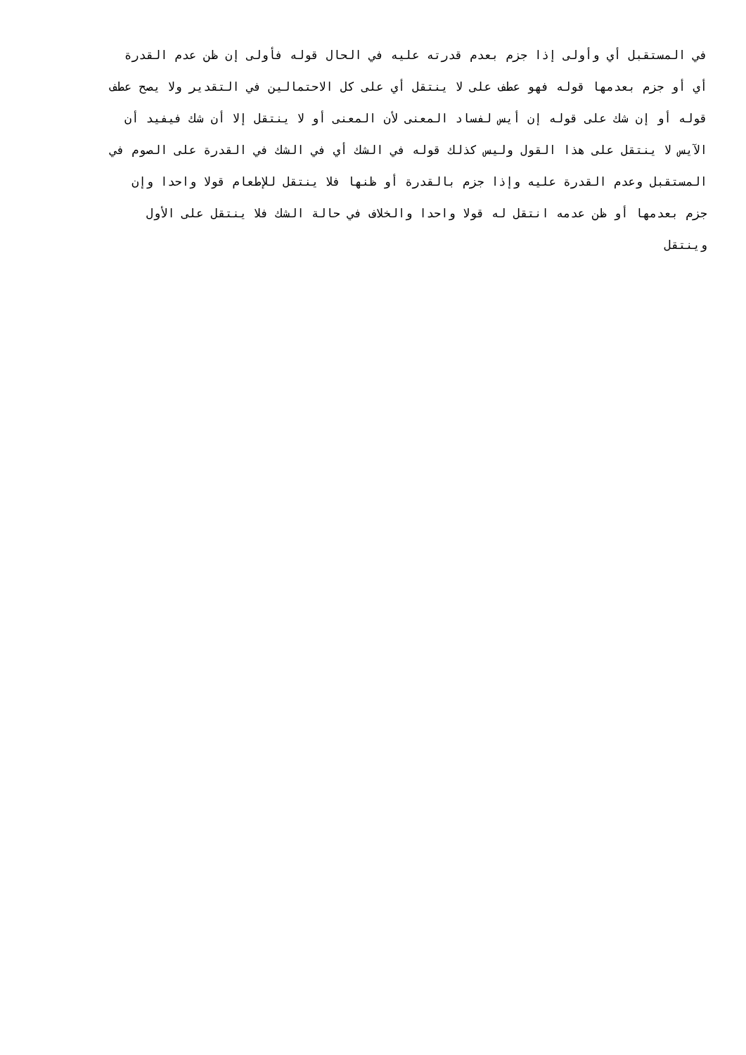في المستقبل أي وأولى إذا جزم بعدم قدرته عليه في الحال قوله فأولى إن ظن عدم القدرة
أي أو جزم بعدمها قوله فهو عطف على لا ينتقل أي على كل الاحتمالين في التقدير ولا يصح عطف
قوله أو إن شك على قوله إن أيس لفساد المعنى لأن المعنى أو لا ينتقل إلا أن شك فيفيد أن
الآيس لا ينتقل على هذا القول وليس كذلك قوله في الشك أي في الشك في القدرة على الصوم في
المستقبل وعدم القدرة عليه وإذا جزم بالقدرة أو ظنها فلا ينتقل للإطعام قولا واحدا وإن
جزم بعدمها أو ظن عدمه انتقل له قولا واحدا والخلاف في حالة الشك فلا ينتقل على الأول
وينتقل